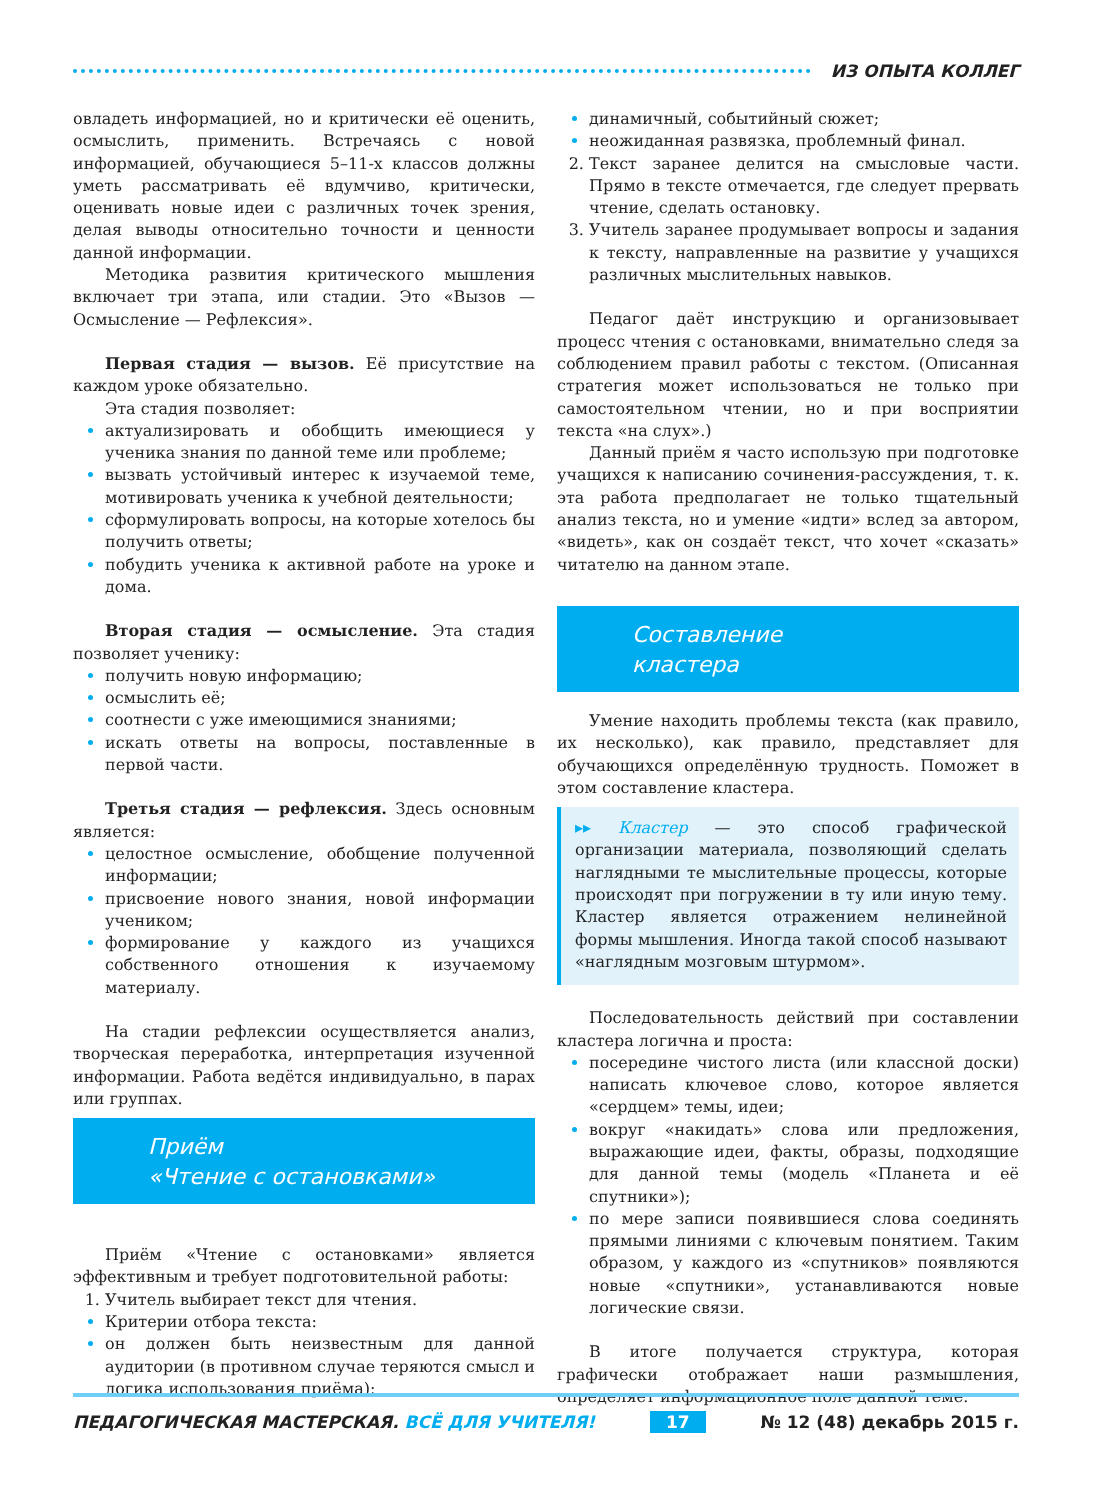ИЗ ОПЫТА КОЛЛЕГ
овладеть информацией, но и критически её оценить, осмыслить, применить. Встречаясь с новой информацией, обучающиеся 5–11-х классов должны уметь рассматривать её вдумчиво, критически, оценивать новые идеи с различных точек зрения, делая выводы относительно точности и ценности данной информации.
Методика развития критического мышления включает три этапа, или стадии. Это «Вызов — Осмысление — Рефлексия».
Первая стадия — вызов. Её присутствие на каждом уроке обязательно.
Эта стадия позволяет:
актуализировать и обобщить имеющиеся у ученика знания по данной теме или проблеме;
вызвать устойчивый интерес к изучаемой теме, мотивировать ученика к учебной деятельности;
сформулировать вопросы, на которые хотелось бы получить ответы;
побудить ученика к активной работе на уроке и дома.
Вторая стадия — осмысление. Эта стадия позволяет ученику:
получить новую информацию;
осмыслить её;
соотнести с уже имеющимися знаниями;
искать ответы на вопросы, поставленные в первой части.
Третья стадия — рефлексия. Здесь основным является:
целостное осмысление, обобщение полученной информации;
присвоение нового знания, новой информации учеником;
формирование у каждого из учащихся собственного отношения к изучаемому материалу.
На стадии рефлексии осуществляется анализ, творческая переработка, интерпретация изученной информации. Работа ведётся индивидуально, в парах или группах.
Приём
«Чтение с остановками»
Приём «Чтение с остановками» является эффективным и требует подготовительной работы:
Учитель выбирает текст для чтения.
Критерии отбора текста:
он должен быть неизвестным для данной аудитории (в противном случае теряются смысл и логика использования приёма);
динамичный, событийный сюжет;
неожиданная развязка, проблемный финал.
Текст заранее делится на смысловые части. Прямо в тексте отмечается, где следует прервать чтение, сделать остановку.
Учитель заранее продумывает вопросы и задания к тексту, направленные на развитие у учащихся различных мыслительных навыков.
Педагог даёт инструкцию и организовывает процесс чтения с остановками, внимательно следя за соблюдением правил работы с текстом. (Описанная стратегия может использоваться не только при самостоятельном чтении, но и при восприятии текста «на слух».)
Данный приём я часто использую при подготовке учащихся к написанию сочинения-рассуждения, т. к. эта работа предполагает не только тщательный анализ текста, но и умение «идти» вслед за автором, «видеть», как он создаёт текст, что хочет «сказать» читателю на данном этапе.
Составление
кластера
Умение находить проблемы текста (как правило, их несколько), как правило, представляет для обучающихся определённую трудность. Поможет в этом составление кластера.
▸▸ Кластер — это способ графической организации материала, позволяющий сделать наглядными те мыслительные процессы, которые происходят при погружении в ту или иную тему. Кластер является отражением нелинейной формы мышления. Иногда такой способ называют «наглядным мозговым штурмом».
Последовательность действий при составлении кластера логична и проста:
посередине чистого листа (или классной доски) написать ключевое слово, которое является «сердцем» темы, идеи;
вокруг «накидать» слова или предложения, выражающие идеи, факты, образы, подходящие для данной темы (модель «Планета и её спутники»);
по мере записи появившиеся слова соединять прямыми линиями с ключевым понятием. Таким образом, у каждого из «спутников» появляются новые «спутники», устанавливаются новые логические связи.
В итоге получается структура, которая графически отображает наши размышления, определяет информационное поле данной теме.
ПЕДАГОГИЧЕСКАЯ МАСТЕРСКАЯ. ВСЁ ДЛЯ УЧИТЕЛЯ! 17 № 12 (48) декабрь 2015 г.